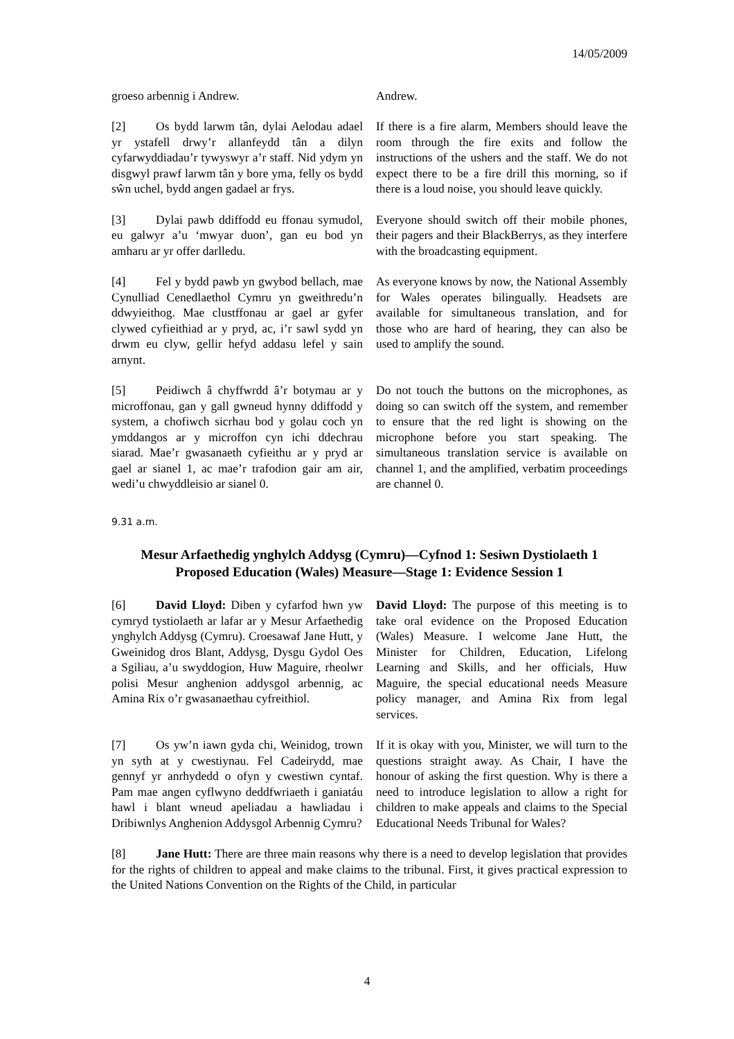14/05/2009
groeso arbennig i Andrew. Andrew.
[2] Os bydd larwm tân, dylai Aelodau adael yr ystafell drwy’r allanfeydd tân a dilyn cyfarwyddiadau’r tywyswyr a’r staff. Nid ydym yn disgwyl prawf larwm tân y bore yma, felly os bydd sŵn uchel, bydd angen gadael ar frys.
If there is a fire alarm, Members should leave the room through the fire exits and follow the instructions of the ushers and the staff. We do not expect there to be a fire drill this morning, so if there is a loud noise, you should leave quickly.
[3] Dylai pawb ddiffodd eu ffonau symudol, eu galwyr a’u ‘mwyar duon’, gan eu bod yn amharu ar yr offer darlledu.
Everyone should switch off their mobile phones, their pagers and their BlackBerrys, as they interfere with the broadcasting equipment.
[4] Fel y bydd pawb yn gwybod bellach, mae Cynulliad Cenedlaethol Cymru yn gweithredu’n ddwyieithog. Mae clustffonau ar gael ar gyfer clywed cyfieithiad ar y pryd, ac, i’r sawl sydd yn drwm eu clyw, gellir hefyd addasu lefel y sain arnynt.
As everyone knows by now, the National Assembly for Wales operates bilingually. Headsets are available for simultaneous translation, and for those who are hard of hearing, they can also be used to amplify the sound.
[5] Peidiwch â chyffwrdd â’r botymau ar y microffonau, gan y gall gwneud hynny ddiffodd y system, a chofiwch sicrhau bod y golau coch yn ymddangos ar y microffon cyn ichi ddechrau siarad. Mae’r gwasanaeth cyfieithu ar y pryd ar gael ar sianel 1, ac mae’r trafodion gair am air, wedi’u chwyddleisio ar sianel 0.
Do not touch the buttons on the microphones, as doing so can switch off the system, and remember to ensure that the red light is showing on the microphone before you start speaking. The simultaneous translation service is available on channel 1, and the amplified, verbatim proceedings are channel 0.
9.31 a.m.
Mesur Arfaethedig ynghylch Addysg (Cymru)—Cyfnod 1: Sesiwn Dystiolaeth 1
Proposed Education (Wales) Measure—Stage 1: Evidence Session 1
[6] David Lloyd: Diben y cyfarfod hwn yw cymryd tystiolaeth ar lafar ar y Mesur Arfaethedig ynghylch Addysg (Cymru). Croesawaf Jane Hutt, y Gweinidog dros Blant, Addysg, Dysgu Gydol Oes a Sgiliau, a’u swyddogion, Huw Maguire, rheolwr polisi Mesur anghenion addysgol arbennig, ac Amina Rix o’r gwasanaethau cyfreithiol.
David Lloyd: The purpose of this meeting is to take oral evidence on the Proposed Education (Wales) Measure. I welcome Jane Hutt, the Minister for Children, Education, Lifelong Learning and Skills, and her officials, Huw Maguire, the special educational needs Measure policy manager, and Amina Rix from legal services.
[7] Os yw’n iawn gyda chi, Weinidog, trown yn syth at y cwestiynau. Fel Cadeirydd, mae gennyf yr anrhydedd o ofyn y cwestiwn cyntaf. Pam mae angen cyflwyno deddfwriaeth i ganiatáu hawl i blant wneud apeliadau a hawliadau i Dribiwnlys Anghenion Addysgol Arbennig Cymru?
If it is okay with you, Minister, we will turn to the questions straight away. As Chair, I have the honour of asking the first question. Why is there a need to introduce legislation to allow a right for children to make appeals and claims to the Special Educational Needs Tribunal for Wales?
[8] Jane Hutt: There are three main reasons why there is a need to develop legislation that provides for the rights of children to appeal and make claims to the tribunal. First, it gives practical expression to the United Nations Convention on the Rights of the Child, in particular
4